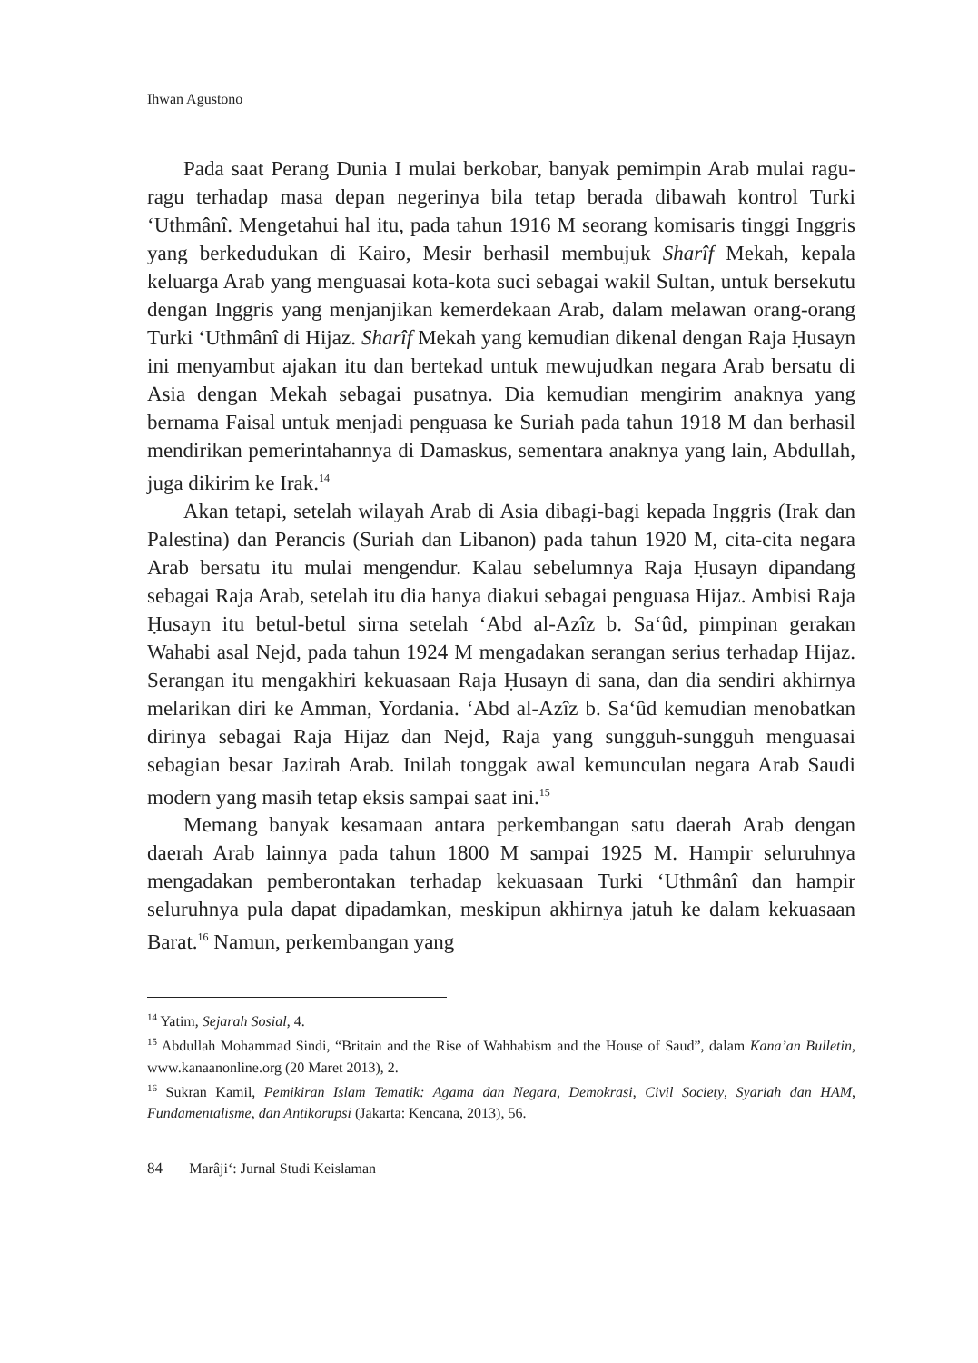Ihwan Agustono
Pada saat Perang Dunia I mulai berkobar, banyak pemimpin Arab mulai ragu-ragu terhadap masa depan negerinya bila tetap berada dibawah kontrol Turki ‘Uthmânî. Mengetahui hal itu, pada tahun 1916 M seorang komisaris tinggi Inggris yang berkedudukan di Kairo, Mesir berhasil membujuk Sharîf Mekah, kepala keluarga Arab yang menguasai kota-kota suci sebagai wakil Sultan, untuk bersekutu dengan Inggris yang menjanjikan kemerdekaan Arab, dalam melawan orang-orang Turki ‘Uthmânî di Hijaz. Sharîf Mekah yang kemudian dikenal dengan Raja Ḥusayn ini menyambut ajakan itu dan bertekad untuk mewujudkan negara Arab bersatu di Asia dengan Mekah sebagai pusatnya. Dia kemudian mengirim anaknya yang bernama Faisal untuk menjadi penguasa ke Suriah pada tahun 1918 M dan berhasil mendirikan pemerintahannya di Damaskus, sementara anaknya yang lain, Abdullah, juga dikirim ke Irak.<sup>14</sup>
Akan tetapi, setelah wilayah Arab di Asia dibagi-bagi kepada Inggris (Irak dan Palestina) dan Perancis (Suriah dan Libanon) pada tahun 1920 M, cita-cita negara Arab bersatu itu mulai mengendur. Kalau sebelumnya Raja Ḥusayn dipandang sebagai Raja Arab, setelah itu dia hanya diakui sebagai penguasa Hijaz. Ambisi Raja Ḥusayn itu betul-betul sirna setelah ‘Abd al-Azîz b. Sa‘ûd, pimpinan gerakan Wahabi asal Nejd, pada tahun 1924 M mengadakan serangan serius terhadap Hijaz. Serangan itu mengakhiri kekuasaan Raja Ḥusayn di sana, dan dia sendiri akhirnya melarikan diri ke Amman, Yordania. ‘Abd al-Azîz b. Sa‘ûd kemudian menobatkan dirinya sebagai Raja Hijaz dan Nejd, Raja yang sungguh-sungguh menguasai sebagian besar Jazirah Arab. Inilah tonggak awal kemunculan negara Arab Saudi modern yang masih tetap eksis sampai saat ini.<sup>15</sup>
Memang banyak kesamaan antara perkembangan satu daerah Arab dengan daerah Arab lainnya pada tahun 1800 M sampai 1925 M. Hampir seluruhnya mengadakan pemberontakan terhadap kekuasaan Turki ‘Uthmânî dan hampir seluruhnya pula dapat dipadamkan, meskipun akhirnya jatuh ke dalam kekuasaan Barat.<sup>16</sup> Namun, perkembangan yang
<sup>14</sup> Yatim, Sejarah Sosial, 4.
<sup>15</sup> Abdullah Mohammad Sindi, “Britain and the Rise of Wahhabism and the House of Saud”, dalam Kana’an Bulletin, www.kanaanonline.org (20 Maret 2013), 2.
<sup>16</sup> Sukran Kamil, Pemikiran Islam Tematik: Agama dan Negara, Demokrasi, Civil Society, Syariah dan HAM, Fundamentalisme, dan Antikorupsi (Jakarta: Kencana, 2013), 56.
84 Marâji‘: Jurnal Studi Keislaman